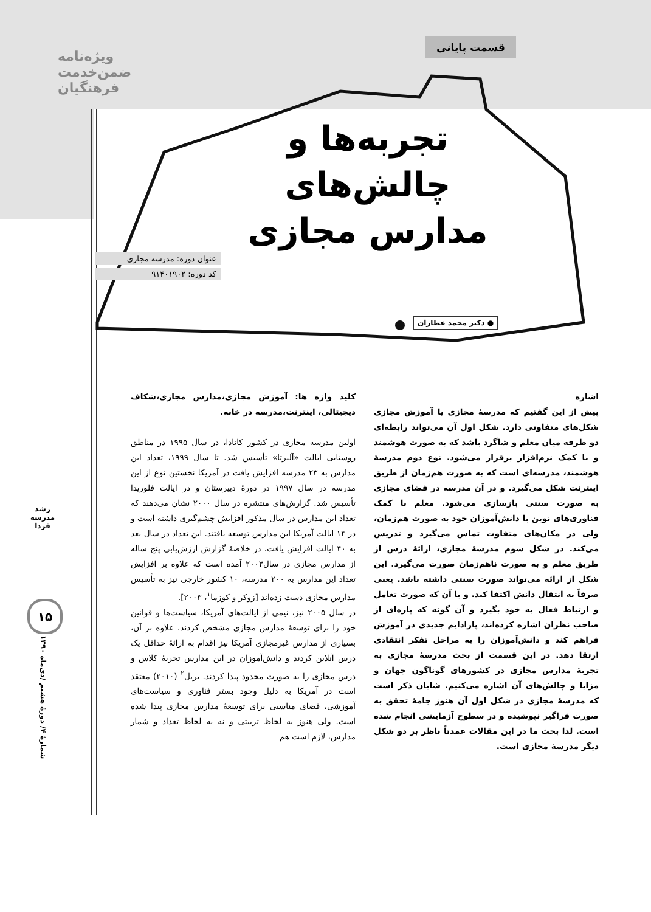ویژه‌نامه
ضمن‌خدمت
فرهنگیان
قسمت پایانی
تجربه‌ها و
چالش‌های
مدارس مجازی
عنوان دوره: مدرسه مجازی
کد دوره: ۹۱۴۰۱۹۰۲
● دکتر محمد عطاران
رشد مدرسه فردا
۱۵
اشاره
پیش از این گفتیم که مدرسهٔ مجازی یا آموزش مجازی شکل‌های متفاوتی دارد. شکل اول آن می‌تواند رابطه‌ای دو طرفه میان معلم و شاگرد باشد که به صورت هوشمند و با کمک نرم‌افزار برقرار می‌شود. نوع دوم مدرسهٔ هوشمند، مدرسه‌ای است که به صورت هم‌زمان از طریق اینترنت شکل می‌گیرد. و در آن مدرسه در فضای مجازی به صورت سنتی بازسازی می‌شود. معلم با کمک فناوری‌های نوین با دانش‌آموزان خود به صورت هم‌زمان، ولی در مکان‌های متفاوت تماس می‌گیرد و تدریس می‌کند. در شکل سوم مدرسهٔ مجازی، ارائهٔ درس از طریق معلم و به صورت ناهم‌زمان صورت می‌گیرد. این شکل از ارائه می‌تواند صورت سنتی داشته باشد. یعنی صرفاً به انتقال دانش اکتفا کند. و با آن که صورت تعامل و ارتباط فعال به خود بگیرد و آن گونه که پاره‌ای از صاحب نظران اشاره کرده‌اند، پارادایم جدیدی در آموزش فراهم کند و دانش‌آموزان را به مراحل تفکر انتقادی ارتقا دهد. در این قسمت از بحث مدرسهٔ مجازی به تجربهٔ مدارس مجازی در کشورهای گوناگون جهان و مزایا و چالش‌های آن اشاره می‌کنیم. شایان ذکر است که مدرسهٔ مجازی در شکل اول آن هنوز جامهٔ تحقق به صورت فراگیر نپوشیده و در سطوح آزمایشی انجام شده است. لذا بحث ما در این مقالات عمدتاً ناظر بر دو شکل دیگر مدرسهٔ مجازی است.
کلید واژه ها: آموزش مجازی،مدارس مجازی،شکاف دیجیتالی، اینترنت،مدرسه در خانه.
اولین مدرسه مجازی در کشور کانادا، در سال ۱۹۹۵ در مناطق روستایی ایالت «آلبرتا» تأسیس شد. تا سال ۱۹۹۹، تعداد این مدارس به ۲۳ مدرسه افزایش یافت در آمریکا نخستین نوع از این مدرسه در سال ۱۹۹۷ در دورهٔ دبیرستان و در ایالت فلوریدا تأسیس شد. گزارش‌های منتشره در سال ۲۰۰۰ نشان می‌دهند که تعداد این مدارس در سال مذکور افزایش چشم‌گیری داشته است و در ۱۴ ایالت آمریکا این مدارس توسعه یافتند. این تعداد در سال بعد به ۴۰ ایالت افزایش یافت. در خلاصهٔ گزارش ارزش‌یابی پنج ساله از مدارس مجازی در سال۲۰۰۳ آمده است که علاوه بر افزایش تعداد این مدارس به ۲۰۰ مدرسه، ۱۰ کشور خارجی نیز به تأسیس مدارس مجازی دست زده‌اند [زوکر و کوزما<sup>۱</sup>، ۲۰۰۳].
در سال ۲۰۰۵ نیز، نیمی از ایالت‌های آمریکا، سیاست‌ها و قوانین خود را برای توسعهٔ مدارس مجازی مشخص کردند. علاوه بر آن، بسیاری از مدارس غیرمجازی آمریکا نیز اقدام به ارائهٔ حداقل یک درس آنلاین کردند و دانش‌آموزان در این مدارس تجربهٔ کلاس و درس مجازی را به صورت محدود پیدا کردند. بریل<sup>۲</sup> (۲۰۱۰) معتقد است در آمریکا به دلیل وجود بستر فناوری و سیاست‌های آموزشی، فضای مناسبی برای توسعهٔ مدارس مجازی پیدا شده است. ولی هنوز به لحاظ تربیتی و نه به لحاظ تعداد و شمار مدارس، لازم است هم
شمارهٔ ۴/ دورهٔ هشتم /دی‌ماه ۱۳۹۰